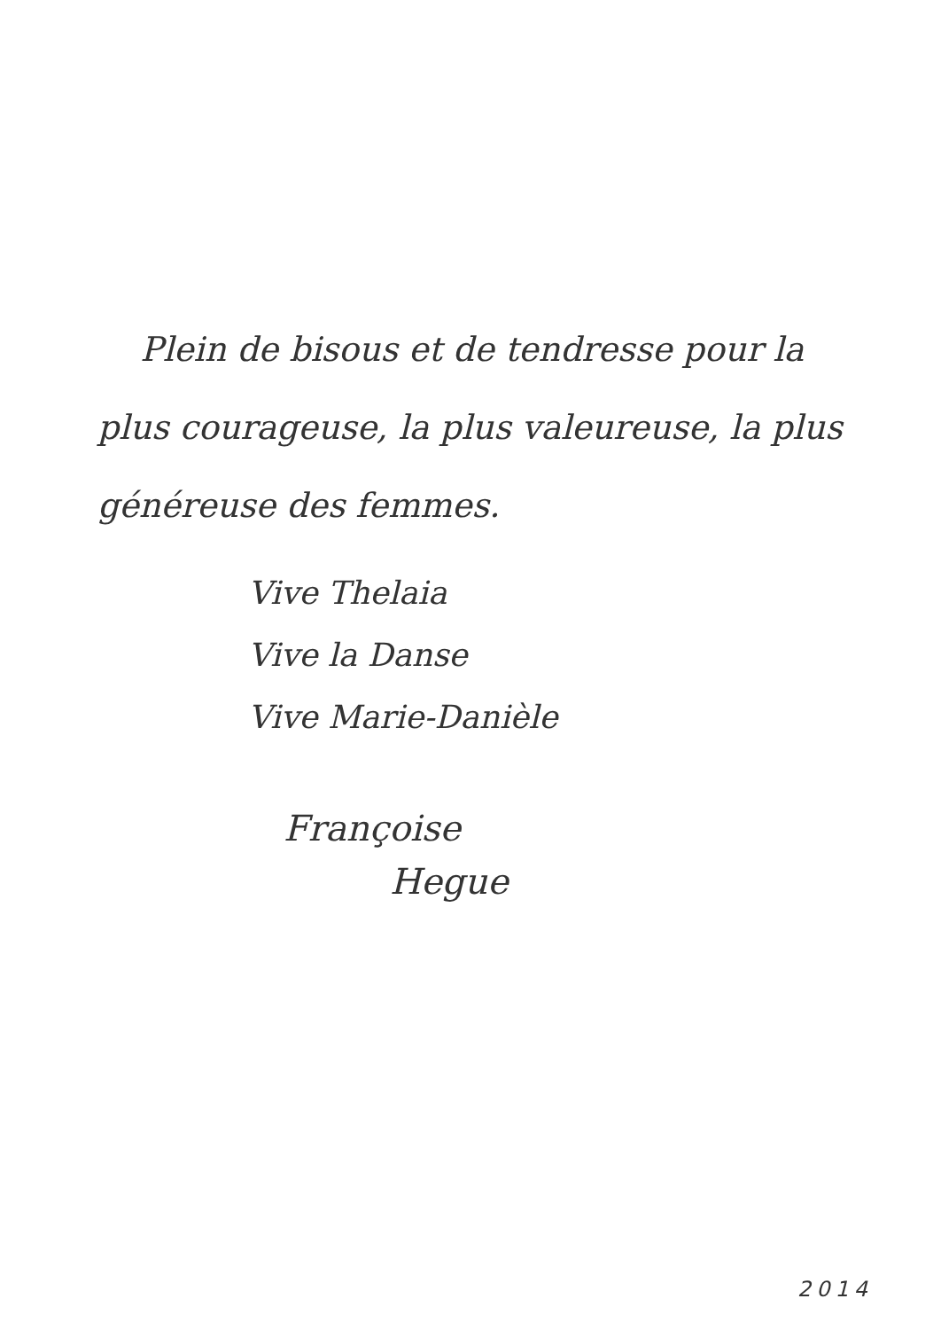Plein de bisous et de tendresse pour la plus courageuse, la plus valeureuse, la plus généreuse des femmes.
Vive Thelaia
Vive la Danse
Vive Marie-Danièle
Françoise
Hegue
2014